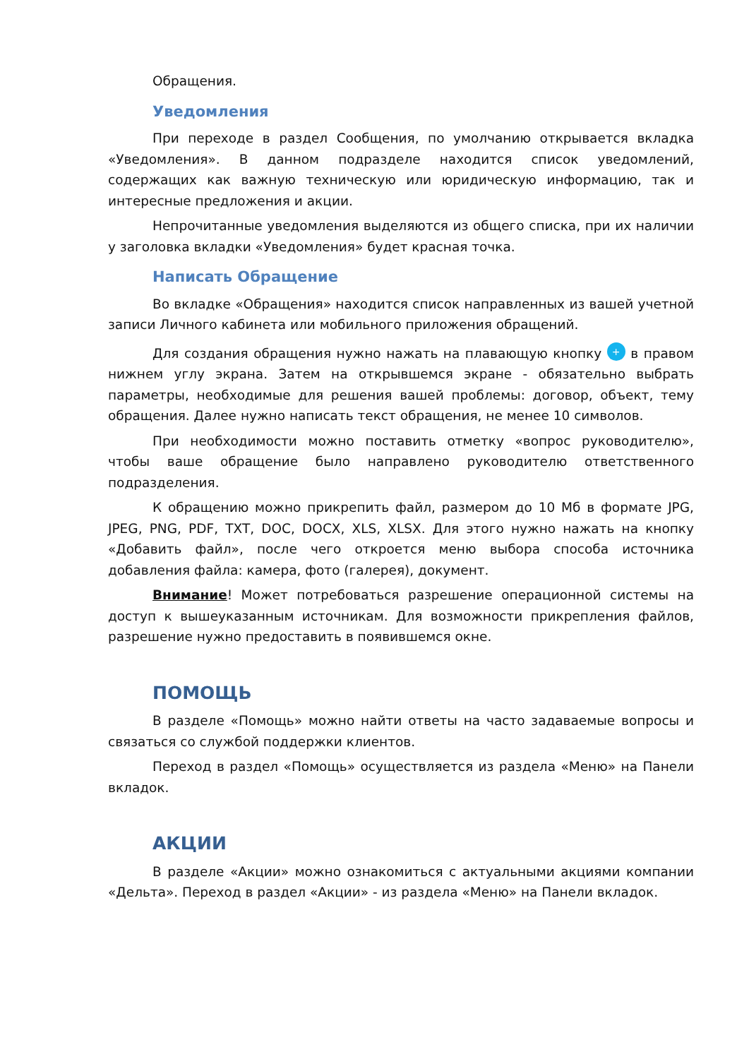Обращения.
Уведомления
При переходе в раздел Сообщения, по умолчанию открывается вкладка «Уведомления». В данном подразделе находится список уведомлений, содержащих как важную техническую или юридическую информацию, так и интересные предложения и акции.
Непрочитанные уведомления выделяются из общего списка, при их наличии у заголовка вкладки «Уведомления» будет красная точка.
Написать Обращение
Во вкладке «Обращения» находится список направленных из вашей учетной записи Личного кабинета или мобильного приложения обращений.
Для создания обращения нужно нажать на плавающую кнопку + в правом нижнем углу экрана. Затем на открывшемся экране - обязательно выбрать параметры, необходимые для решения вашей проблемы: договор, объект, тему обращения. Далее нужно написать текст обращения, не менее 10 символов.
При необходимости можно поставить отметку «вопрос руководителю», чтобы ваше обращение было направлено руководителю ответственного подразделения.
К обращению можно прикрепить файл, размером до 10 Мб в формате JPG, JPEG, PNG, PDF, TXT, DOC, DOCX, XLS, XLSX. Для этого нужно нажать на кнопку «Добавить файл», после чего откроется меню выбора способа источника добавления файла: камера, фото (галерея), документ.
Внимание! Может потребоваться разрешение операционной системы на доступ к вышеуказанным источникам. Для возможности прикрепления файлов, разрешение нужно предоставить в появившемся окне.
ПОМОЩЬ
В разделе «Помощь» можно найти ответы на часто задаваемые вопросы и связаться со службой поддержки клиентов.
Переход в раздел «Помощь» осуществляется из раздела «Меню» на Панели вкладок.
АКЦИИ
В разделе «Акции» можно ознакомиться с актуальными акциями компании «Дельта». Переход в раздел «Акции» - из раздела «Меню» на Панели вкладок.